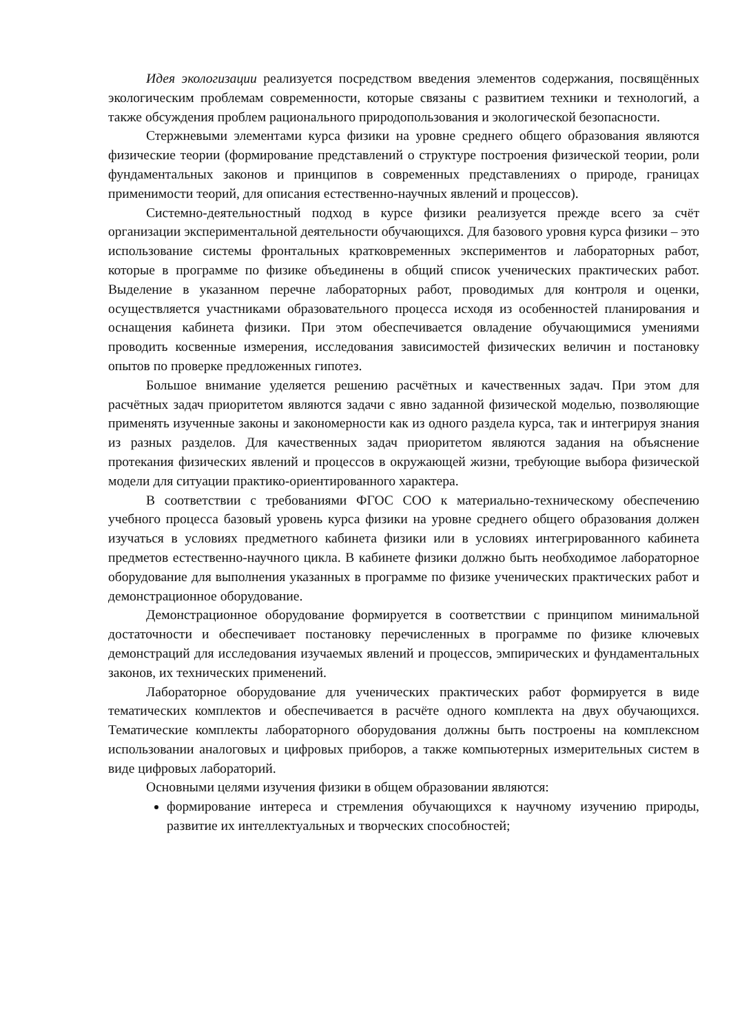Идея экологизации реализуется посредством введения элементов содержания, посвящённых экологическим проблемам современности, которые связаны с развитием техники и технологий, а также обсуждения проблем рационального природопользования и экологической безопасности.
Стержневыми элементами курса физики на уровне среднего общего образования являются физические теории (формирование представлений о структуре построения физической теории, роли фундаментальных законов и принципов в современных представлениях о природе, границах применимости теорий, для описания естественно-научных явлений и процессов).
Системно-деятельностный подход в курсе физики реализуется прежде всего за счёт организации экспериментальной деятельности обучающихся. Для базового уровня курса физики – это использование системы фронтальных кратковременных экспериментов и лабораторных работ, которые в программе по физике объединены в общий список ученических практических работ. Выделение в указанном перечне лабораторных работ, проводимых для контроля и оценки, осуществляется участниками образовательного процесса исходя из особенностей планирования и оснащения кабинета физики. При этом обеспечивается овладение обучающимися умениями проводить косвенные измерения, исследования зависимостей физических величин и постановку опытов по проверке предложенных гипотез.
Большое внимание уделяется решению расчётных и качественных задач. При этом для расчётных задач приоритетом являются задачи с явно заданной физической моделью, позволяющие применять изученные законы и закономерности как из одного раздела курса, так и интегрируя знания из разных разделов. Для качественных задач приоритетом являются задания на объяснение протекания физических явлений и процессов в окружающей жизни, требующие выбора физической модели для ситуации практико-ориентированного характера.
В соответствии с требованиями ФГОС СОО к материально-техническому обеспечению учебного процесса базовый уровень курса физики на уровне среднего общего образования должен изучаться в условиях предметного кабинета физики или в условиях интегрированного кабинета предметов естественно-научного цикла. В кабинете физики должно быть необходимое лабораторное оборудование для выполнения указанных в программе по физике ученических практических работ и демонстрационное оборудование.
Демонстрационное оборудование формируется в соответствии с принципом минимальной достаточности и обеспечивает постановку перечисленных в программе по физике ключевых демонстраций для исследования изучаемых явлений и процессов, эмпирических и фундаментальных законов, их технических применений.
Лабораторное оборудование для ученических практических работ формируется в виде тематических комплектов и обеспечивается в расчёте одного комплекта на двух обучающихся. Тематические комплекты лабораторного оборудования должны быть построены на комплексном использовании аналоговых и цифровых приборов, а также компьютерных измерительных систем в виде цифровых лабораторий.
Основными целями изучения физики в общем образовании являются:
формирование интереса и стремления обучающихся к научному изучению природы, развитие их интеллектуальных и творческих способностей;